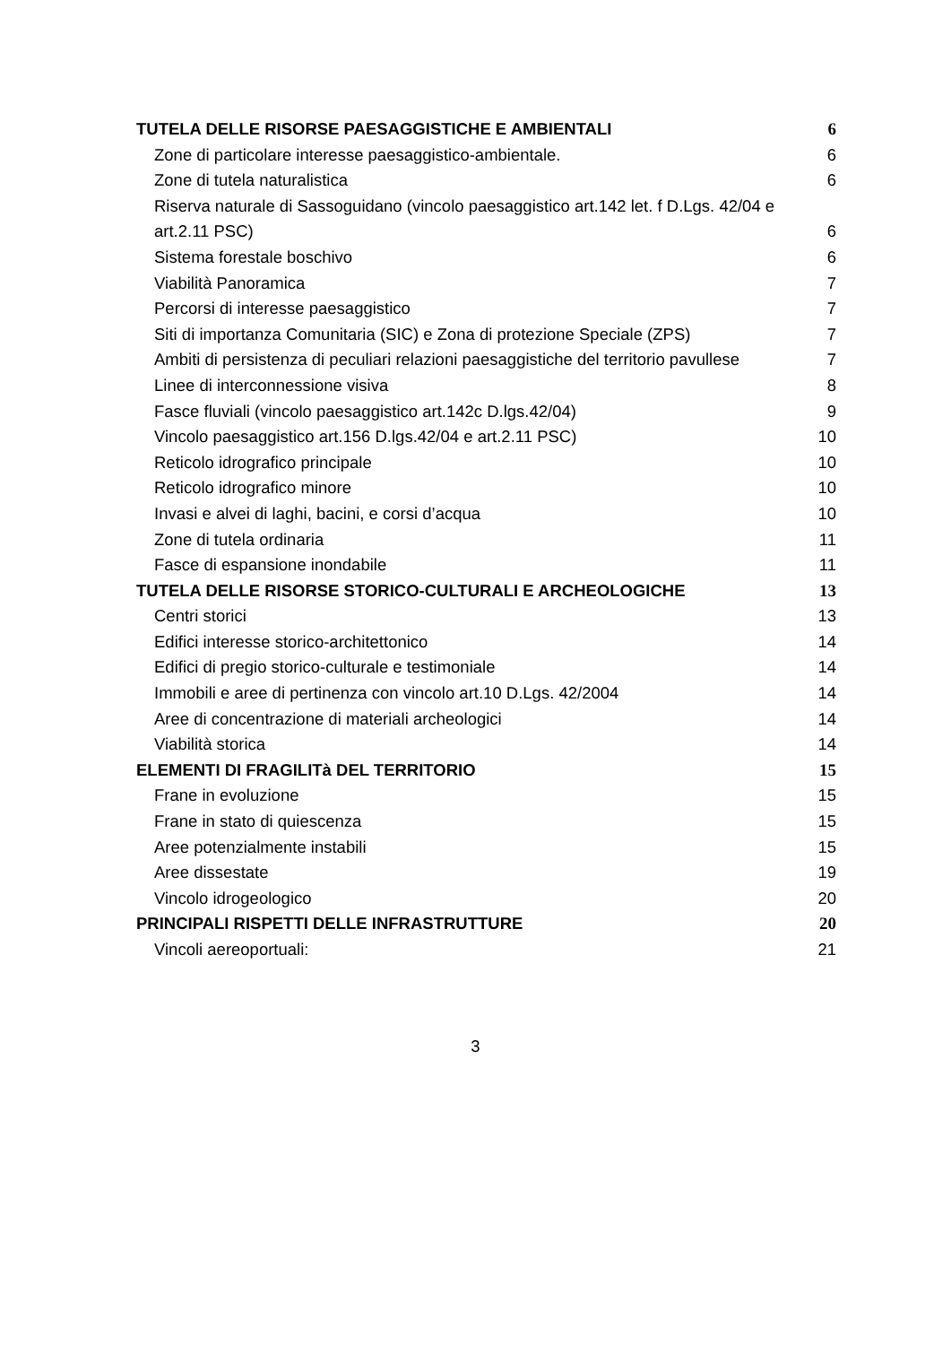TUTELA DELLE RISORSE PAESAGGISTICHE E AMBIENTALI 6
Zone di particolare interesse paesaggistico-ambientale. 6
Zone di tutela naturalistica 6
Riserva naturale di Sassoguidano (vincolo paesaggistico art.142 let. f D.Lgs. 42/04 e art.2.11 PSC) 6
Sistema forestale boschivo 6
Viabilità Panoramica 7
Percorsi di interesse paesaggistico 7
Siti di importanza Comunitaria (SIC) e Zona di protezione Speciale (ZPS) 7
Ambiti di persistenza di peculiari relazioni paesaggistiche del territorio pavullese 7
Linee di interconnessione visiva 8
Fasce fluviali (vincolo paesaggistico art.142c D.lgs.42/04) 9
Vincolo paesaggistico art.156 D.lgs.42/04 e art.2.11 PSC) 10
Reticolo idrografico principale 10
Reticolo idrografico minore 10
Invasi e alvei di laghi, bacini, e corsi d’acqua 10
Zone di tutela ordinaria 11
Fasce di espansione inondabile 11
TUTELA DELLE RISORSE STORICO-CULTURALI E ARCHEOLOGICHE 13
Centri storici 13
Edifici interesse storico-architettonico 14
Edifici di pregio storico-culturale e testimoniale 14
Immobili e aree di pertinenza con vincolo art.10 D.Lgs. 42/2004 14
Aree di concentrazione di materiali archeologici 14
Viabilità storica 14
ELEMENTI DI FRAGILITà DEL TERRITORIO 15
Frane in evoluzione 15
Frane in stato di quiescenza 15
Aree potenzialmente instabili 15
Aree dissestate 19
Vincolo idrogeologico 20
PRINCIPALI RISPETTI DELLE INFRASTRUTTURE 20
Vincoli aereoportuali: 21
3